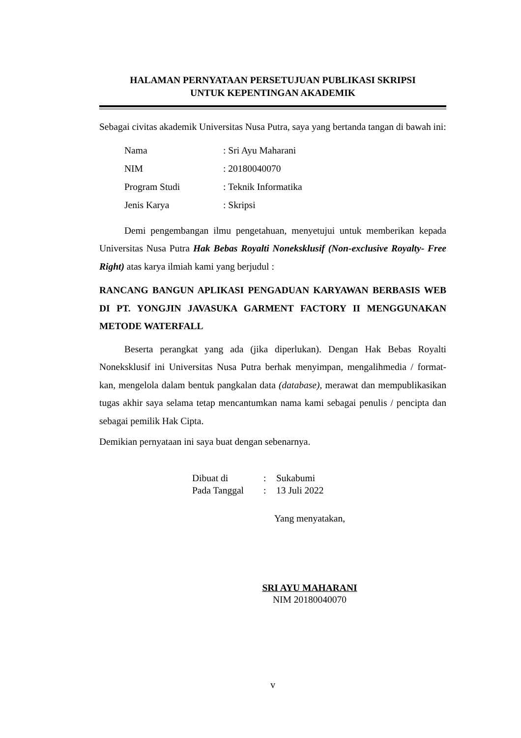HALAMAN PERNYATAAN PERSETUJUAN PUBLIKASI SKRIPSI
UNTUK KEPENTINGAN AKADEMIK
Sebagai civitas akademik Universitas Nusa Putra, saya yang bertanda tangan di bawah ini:
Nama: Sri Ayu Maharani
NIM: 20180040070
Program Studi: Teknik Informatika
Jenis Karya: Skripsi
Demi pengembangan ilmu pengetahuan, menyetujui untuk memberikan kepada Universitas Nusa Putra Hak Bebas Royalti Noneksklusif (Non-exclusive Royalty- Free Right) atas karya ilmiah kami yang berjudul :
RANCANG BANGUN APLIKASI PENGADUAN KARYAWAN BERBASIS WEB DI PT. YONGJIN JAVASUKA GARMENT FACTORY II MENGGUNAKAN METODE WATERFALL
Beserta perangkat yang ada (jika diperlukan). Dengan Hak Bebas Royalti Noneksklusif ini Universitas Nusa Putra berhak menyimpan, mengalihmedia / format- kan, mengelola dalam bentuk pangkalan data (database), merawat dan mempublikasikan tugas akhir saya selama tetap mencantumkan nama kami sebagai penulis / pencipta dan sebagai pemilik Hak Cipta.
Demikian pernyataan ini saya buat dengan sebenarnya.
Dibuat di: Sukabumi
Pada Tanggal: 13 Juli 2022
Yang menyatakan,
SRI AYU MAHARANI
NIM 20180040070
v